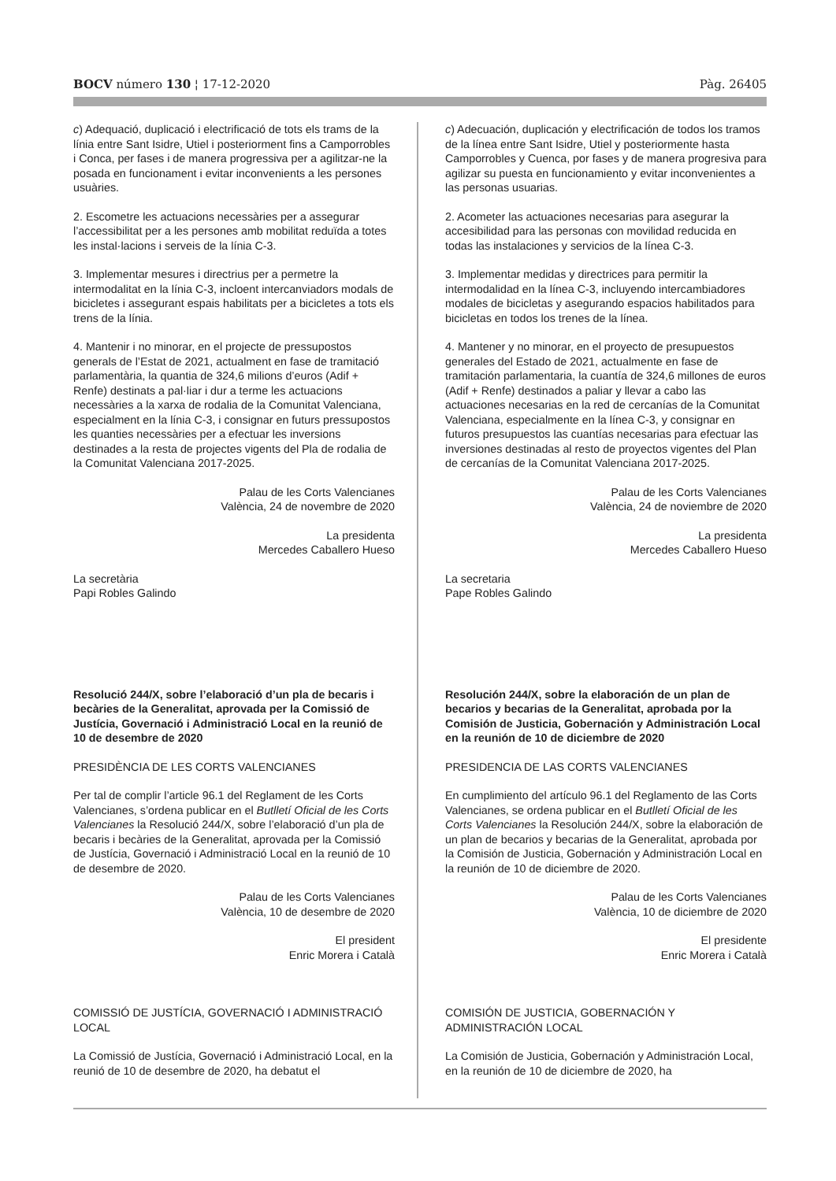BOCV número 130 ¦ 17-12-2020 Pàg. 26405
c) Adequació, duplicació i electrificació de tots els trams de la línia entre Sant Isidre, Utiel i posteriorment fins a Camporrobles i Conca, per fases i de manera progressiva per a agilitzar-ne la posada en funcionament i evitar inconvenients a les persones usuàries.
2. Escometre les actuacions necessàries per a assegurar l’accessibilitat per a les persones amb mobilitat reduïda a totes les instal·lacions i serveis de la línia C-3.
3. Implementar mesures i directrius per a permetre la intermodalitat en la línia C-3, incloent intercanviadors modals de bicicletes i assegurant espais habilitats per a bicicletes a tots els trens de la línia.
4. Mantenir i no minorar, en el projecte de pressupostos generals de l’Estat de 2021, actualment en fase de tramitació parlamentària, la quantia de 324,6 milions d’euros (Adif + Renfe) destinats a pal·liar i dur a terme les actuacions necessàries a la xarxa de rodalia de la Comunitat Valenciana, especialment en la línia C-3, i consignar en futurs pressupostos les quanties necessàries per a efectuar les inversions destinades a la resta de projectes vigents del Pla de rodalia de la Comunitat Valenciana 2017-2025.
Palau de les Corts Valencianes
València, 24 de novembre de 2020
La presidenta
Mercedes Caballero Hueso
La secretària
Papi Robles Galindo
Resolució 244/X, sobre l’elaboració d’un pla de becaris i becàries de la Generalitat, aprovada per la Comissió de Justícia, Governació i Administració Local en la reunió de 10 de desembre de 2020
PRESIDÈNCIA DE LES CORTS VALENCIANES
Per tal de complir l’article 96.1 del Reglament de les Corts Valencianes, s’ordena publicar en el Butlletí Oficial de les Corts Valencianes la Resolució 244/X, sobre l’elaboració d’un pla de becaris i becàries de la Generalitat, aprovada per la Comissió de Justícia, Governació i Administració Local en la reunió de 10 de desembre de 2020.
Palau de les Corts Valencianes
València, 10 de desembre de 2020
El president
Enric Morera i Català
COMISSIÓ DE JUSTÍCIA, GOVERNACIÓ I ADMINISTRACIÓ LOCAL
La Comissió de Justícia, Governació i Administració Local, en la reunió de 10 de desembre de 2020, ha debatut el
c) Adecuación, duplicación y electrificación de todos los tramos de la línea entre Sant Isidre, Utiel y posteriormente hasta Camporrobles y Cuenca, por fases y de manera progresiva para agilizar su puesta en funcionamiento y evitar inconvenientes a las personas usuarias.
2. Acometer las actuaciones necesarias para asegurar la accesibilidad para las personas con movilidad reducida en todas las instalaciones y servicios de la línea C-3.
3. Implementar medidas y directrices para permitir la intermodalidad en la línea C-3, incluyendo intercambiadores modales de bicicletas y asegurando espacios habilitados para bicicletas en todos los trenes de la línea.
4. Mantener y no minorar, en el proyecto de presupuestos generales del Estado de 2021, actualmente en fase de tramitación parlamentaria, la cuantía de 324,6 millones de euros (Adif + Renfe) destinados a paliar y llevar a cabo las actuaciones necesarias en la red de cercanías de la Comunitat Valenciana, especialmente en la línea C-3, y consignar en futuros presupuestos las cuantías necesarias para efectuar las inversiones destinadas al resto de proyectos vigentes del Plan de cercanías de la Comunitat Valenciana 2017-2025.
Palau de les Corts Valencianes
València, 24 de noviembre de 2020
La presidenta
Mercedes Caballero Hueso
La secretaria
Pape Robles Galindo
Resolución 244/X, sobre la elaboración de un plan de becarios y becarias de la Generalitat, aprobada por la Comisión de Justicia, Gobernación y Administración Local en la reunión de 10 de diciembre de 2020
PRESIDENCIA DE LAS CORTS VALENCIANES
En cumplimiento del artículo 96.1 del Reglamento de las Corts Valencianes, se ordena publicar en el Butlletí Oficial de les Corts Valencianes la Resolución 244/X, sobre la elaboración de un plan de becarios y becarias de la Generalitat, aprobada por la Comisión de Justicia, Gobernación y Administración Local en la reunión de 10 de diciembre de 2020.
Palau de les Corts Valencianes
València, 10 de diciembre de 2020
El presidente
Enric Morera i Català
COMISIÓN DE JUSTICIA, GOBERNACIÓN Y ADMINISTRACIÓN LOCAL
La Comisión de Justicia, Gobernación y Administración Local, en la reunión de 10 de diciembre de 2020, ha